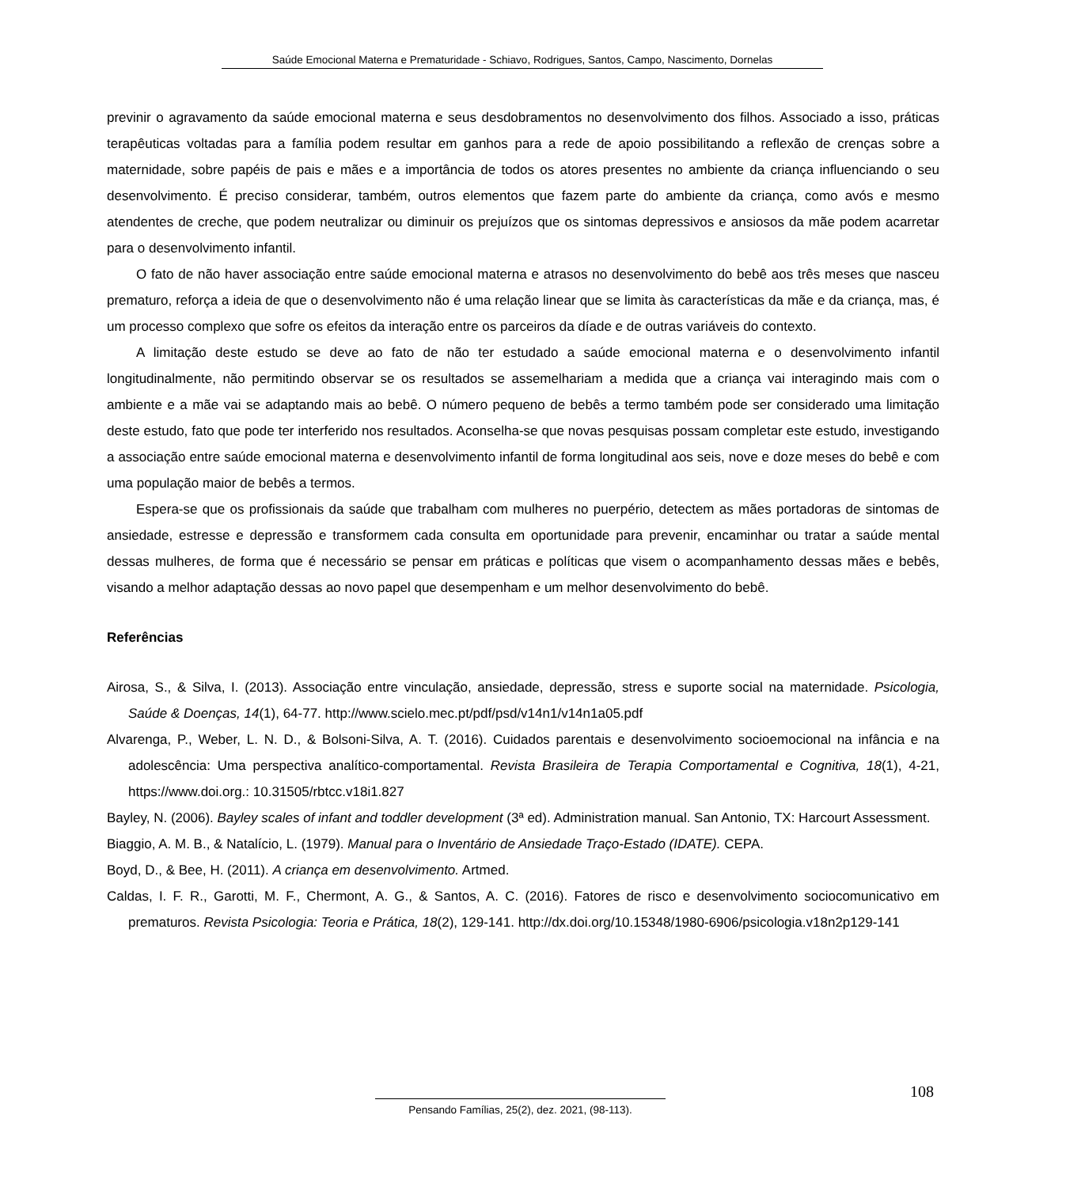Saúde Emocional Materna e Prematuridade - Schiavo, Rodrigues, Santos, Campo, Nascimento, Dornelas
previnir o agravamento da saúde emocional materna e seus desdobramentos no desenvolvimento dos filhos. Associado a isso, práticas terapêuticas voltadas para a família podem resultar em ganhos para a rede de apoio possibilitando a reflexão de crenças sobre a maternidade, sobre papéis de pais e mães e a importância de todos os atores presentes no ambiente da criança influenciando o seu desenvolvimento. É preciso considerar, também, outros elementos que fazem parte do ambiente da criança, como avós e mesmo atendentes de creche, que podem neutralizar ou diminuir os prejuízos que os sintomas depressivos e ansiosos da mãe podem acarretar para o desenvolvimento infantil.
O fato de não haver associação entre saúde emocional materna e atrasos no desenvolvimento do bebê aos três meses que nasceu prematuro, reforça a ideia de que o desenvolvimento não é uma relação linear que se limita às características da mãe e da criança, mas, é um processo complexo que sofre os efeitos da interação entre os parceiros da díade e de outras variáveis do contexto.
A limitação deste estudo se deve ao fato de não ter estudado a saúde emocional materna e o desenvolvimento infantil longitudinalmente, não permitindo observar se os resultados se assemelhariam a medida que a criança vai interagindo mais com o ambiente e a mãe vai se adaptando mais ao bebê. O número pequeno de bebês a termo também pode ser considerado uma limitação deste estudo, fato que pode ter interferido nos resultados. Aconselha-se que novas pesquisas possam completar este estudo, investigando a associação entre saúde emocional materna e desenvolvimento infantil de forma longitudinal aos seis, nove e doze meses do bebê e com uma população maior de bebês a termos.
Espera-se que os profissionais da saúde que trabalham com mulheres no puerpério, detectem as mães portadoras de sintomas de ansiedade, estresse e depressão e transformem cada consulta em oportunidade para prevenir, encaminhar ou tratar a saúde mental dessas mulheres, de forma que é necessário se pensar em práticas e políticas que visem o acompanhamento dessas mães e bebês, visando a melhor adaptação dessas ao novo papel que desempenham e um melhor desenvolvimento do bebê.
Referências
Airosa, S., & Silva, I. (2013). Associação entre vinculação, ansiedade, depressão, stress e suporte social na maternidade. Psicologia, Saúde & Doenças, 14(1), 64-77. http://www.scielo.mec.pt/pdf/psd/v14n1/v14n1a05.pdf
Alvarenga, P., Weber, L. N. D., & Bolsoni-Silva, A. T. (2016). Cuidados parentais e desenvolvimento socioemocional na infância e na adolescência: Uma perspectiva analítico-comportamental. Revista Brasileira de Terapia Comportamental e Cognitiva, 18(1), 4-21, https://www.doi.org.: 10.31505/rbtcc.v18i1.827
Bayley, N. (2006). Bayley scales of infant and toddler development (3ª ed). Administration manual. San Antonio, TX: Harcourt Assessment.
Biaggio, A. M. B., & Natalício, L. (1979). Manual para o Inventário de Ansiedade Traço-Estado (IDATE). CEPA.
Boyd, D., & Bee, H. (2011). A criança em desenvolvimento. Artmed.
Caldas, I. F. R., Garotti, M. F., Chermont, A. G., & Santos, A. C. (2016). Fatores de risco e desenvolvimento sociocomunicativo em prematuros. Revista Psicologia: Teoria e Prática, 18(2), 129-141. http://dx.doi.org/10.15348/1980-6906/psicologia.v18n2p129-141
108
Pensando Famílias, 25(2), dez. 2021, (98-113).